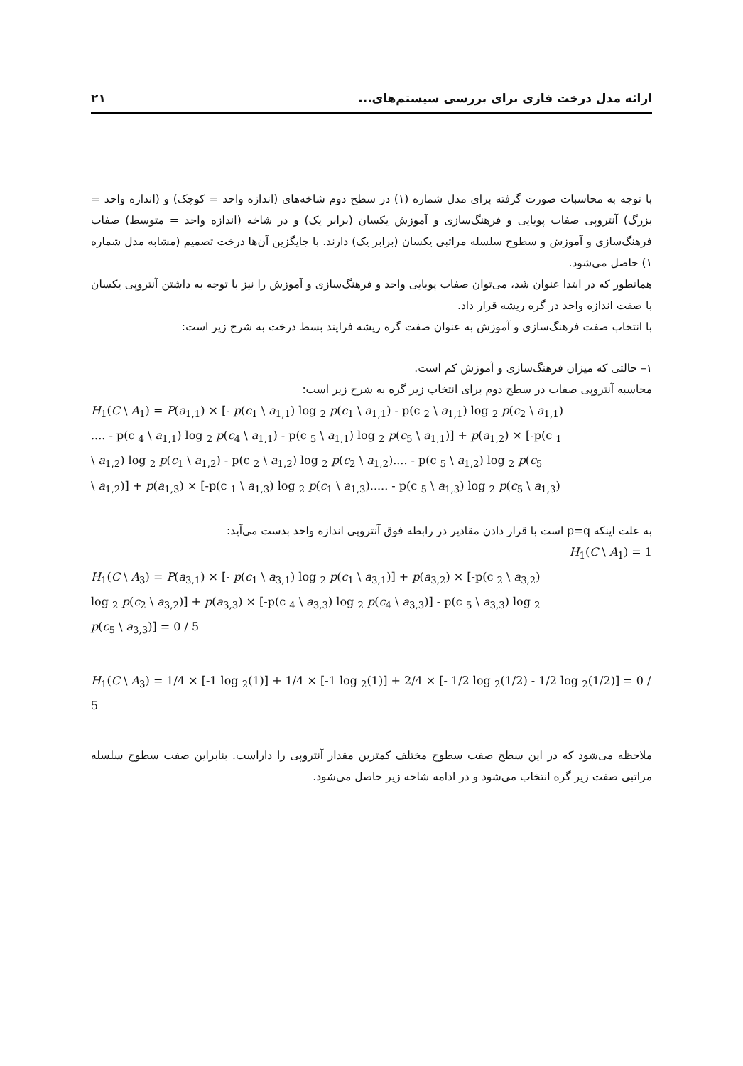ارائه مدل درخت فازی برای بررسی سیستم‌های... ۲۱
با توجه به محاسبات صورت گرفته برای مدل شماره (۱) در سطح دوم شاخه‌های (اندازه واحد = کوچک) و (اندازه واحد = بزرگ) آنتروپی صفات پویایی و فرهنگ‌سازی و آموزش یکسان (برابر یک) و در شاخه (اندازه واحد = متوسط) صفات فرهنگ‌سازی و آموزش و سطوح سلسله مراتبی یکسان (برابر یک) دارند. با جایگزین آن‌ها درخت تصمیم (مشابه مدل شماره ۱) حاصل می‌شود.
همانطور که در ابتدا عنوان شد، می‌توان صفات پویایی واحد و فرهنگ‌سازی و آموزش را نیز با توجه به داشتن آنتروپی یکسان با صفت اندازه واحد در گره ریشه قرار داد.
با انتخاب صفت فرهنگ‌سازی و آموزش به عنوان صفت گره ریشه فرایند بسط درخت به شرح زیر است:
۱– حالتی که میزان فرهنگ‌سازی و آموزش کم است.
محاسبه آنتروپی صفات در سطح دوم برای انتخاب زیر گره به شرح زیر است:
H<sub>1</sub>(C \ A<sub>1</sub>) = P(a<sub>1,1</sub>) × [- p(c<sub>1</sub> \ a<sub>1,1</sub>) log <sub>2</sub> p(c<sub>1</sub> \ a<sub>1,1</sub>) - p(c <sub>2</sub> \ a<sub>1,1</sub>) log <sub>2</sub> p(c<sub>2</sub> \ a<sub>1,1</sub>)
.... - p(c <sub>4</sub> \ a<sub>1,1</sub>) log <sub>2</sub> p(c<sub>4</sub> \ a<sub>1,1</sub>) - p(c <sub>5</sub> \ a<sub>1,1</sub>) log <sub>2</sub> p(c<sub>5</sub> \ a<sub>1,1</sub>)] + p(a<sub>1,2</sub>) × [-p(c <sub>1</sub>
\ a<sub>1,2</sub>) log <sub>2</sub> p(c<sub>1</sub> \ a<sub>1,2</sub>) - p(c <sub>2</sub> \ a<sub>1,2</sub>) log <sub>2</sub> p(c<sub>2</sub> \ a<sub>1,2</sub>).... - p(c <sub>5</sub> \ a<sub>1,2</sub>) log <sub>2</sub> p(c<sub>5</sub>
\ a<sub>1,2</sub>)] + p(a<sub>1,3</sub>) × [-p(c <sub>1</sub> \ a<sub>1,3</sub>) log <sub>2</sub> p(c<sub>1</sub> \ a<sub>1,3</sub>)..... - p(c <sub>5</sub> \ a<sub>1,3</sub>) log <sub>2</sub> p(c<sub>5</sub> \ a<sub>1,3</sub>)
به علت اینکه p=q است با قرار دادن مقادیر در رابطه فوق آنتروپی اندازه واحد بدست می‌آید:
H<sub>1</sub>(C \ A<sub>1</sub>) = 1
H<sub>1</sub>(C \ A<sub>3</sub>) = P(a<sub>3,1</sub>) × [- p(c<sub>1</sub> \ a<sub>3,1</sub>) log <sub>2</sub> p(c<sub>1</sub> \ a<sub>3,1</sub>)] + p(a<sub>3,2</sub>) × [-p(c <sub>2</sub> \ a<sub>3,2</sub>)
log <sub>2</sub> p(c<sub>2</sub> \ a<sub>3,2</sub>)] + p(a<sub>3,3</sub>) × [-p(c <sub>4</sub> \ a<sub>3,3</sub>) log <sub>2</sub> p(c<sub>4</sub> \ a<sub>3,3</sub>)] - p(c <sub>5</sub> \ a<sub>3,3</sub>) log <sub>2</sub>
p(c<sub>5</sub> \ a<sub>3,3</sub>)] = 0 / 5
H<sub>1</sub>(C \ A<sub>3</sub>) = 1/4 × [-1 log <sub>2</sub>(1)] + 1/4 × [-1 log <sub>2</sub>(1)] + 2/4 × [- 1/2 log <sub>2</sub>(1/2) - 1/2 log <sub>2</sub>(1/2)] = 0 / 5
ملاحظه می‌شود که در این سطح صفت سطوح مختلف کمترین مقدار آنتروپی را داراست. بنابراین صفت سطوح سلسله مراتبی صفت زیر گره انتخاب می‌شود و در ادامه شاخه زیر حاصل می‌شود.